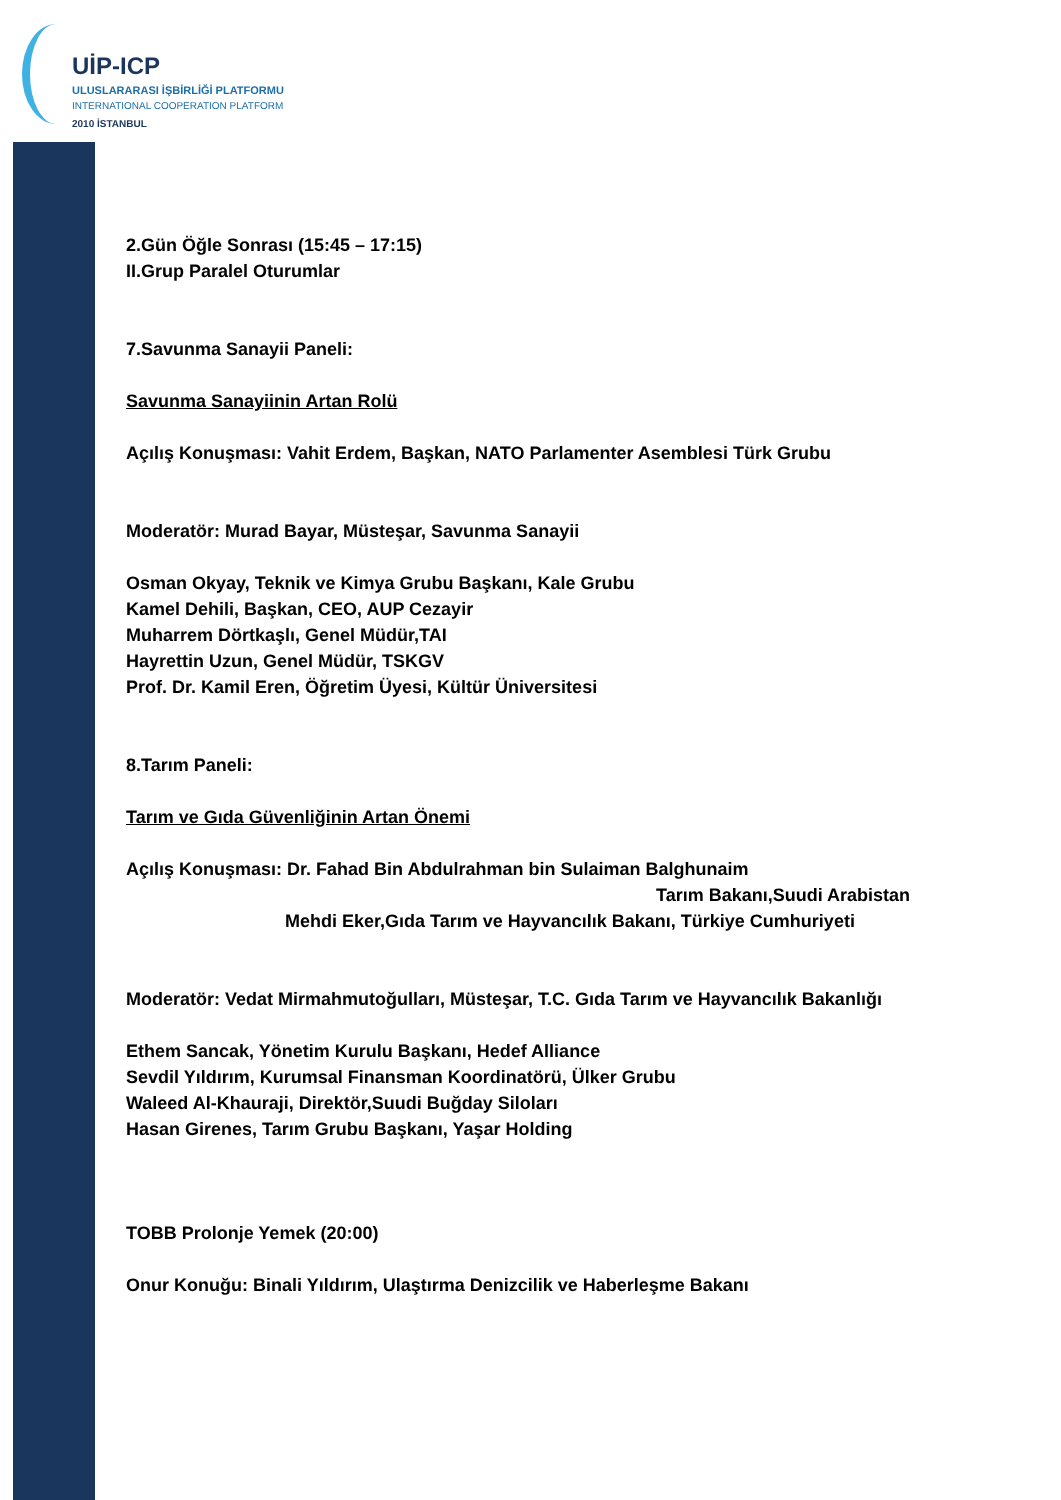UİP-ICP
ULUSLARARASI İŞBİRLİĞİ PLATFORMU
INTERNATIONAL COOPERATION PLATFORM
2010 İSTANBUL
2.Gün Öğle Sonrası (15:45 – 17:15)
II.Grup Paralel Oturumlar
7.Savunma Sanayii Paneli:
Savunma Sanayiinin Artan Rolü
Açılış Konuşması: Vahit Erdem, Başkan, NATO Parlamenter Asemblesi Türk Grubu
Moderatör: Murad Bayar, Müsteşar, Savunma Sanayii
Osman Okyay, Teknik ve Kimya Grubu Başkanı, Kale Grubu
Kamel Dehili, Başkan, CEO, AUP Cezayir
Muharrem Dörtkaşlı, Genel Müdür,TAI
Hayrettin Uzun, Genel Müdür, TSKGV
Prof. Dr. Kamil Eren, Öğretim Üyesi, Kültür Üniversitesi
8.Tarım Paneli:
Tarım ve Gıda Güvenliğinin Artan Önemi
Açılış Konuşması: Dr. Fahad Bin Abdulrahman bin Sulaiman Balghunaim
Tarım Bakanı,Suudi Arabistan
Mehdi Eker,Gıda Tarım ve Hayvancılık Bakanı, Türkiye Cumhuriyeti
Moderatör: Vedat Mirmahmutoğulları, Müsteşar, T.C. Gıda Tarım ve Hayvancılık Bakanlığı
Ethem Sancak, Yönetim Kurulu Başkanı, Hedef Alliance
Sevdil Yıldırım, Kurumsal Finansman Koordinatörü, Ülker Grubu
Waleed Al-Khauraji, Direktör,Suudi Buğday Siloları
Hasan Girenes, Tarım Grubu Başkanı, Yaşar Holding
TOBB Prolonje Yemek (20:00)
Onur Konuğu: Binali Yıldırım, Ulaştırma Denizcilik ve Haberleşme Bakanı